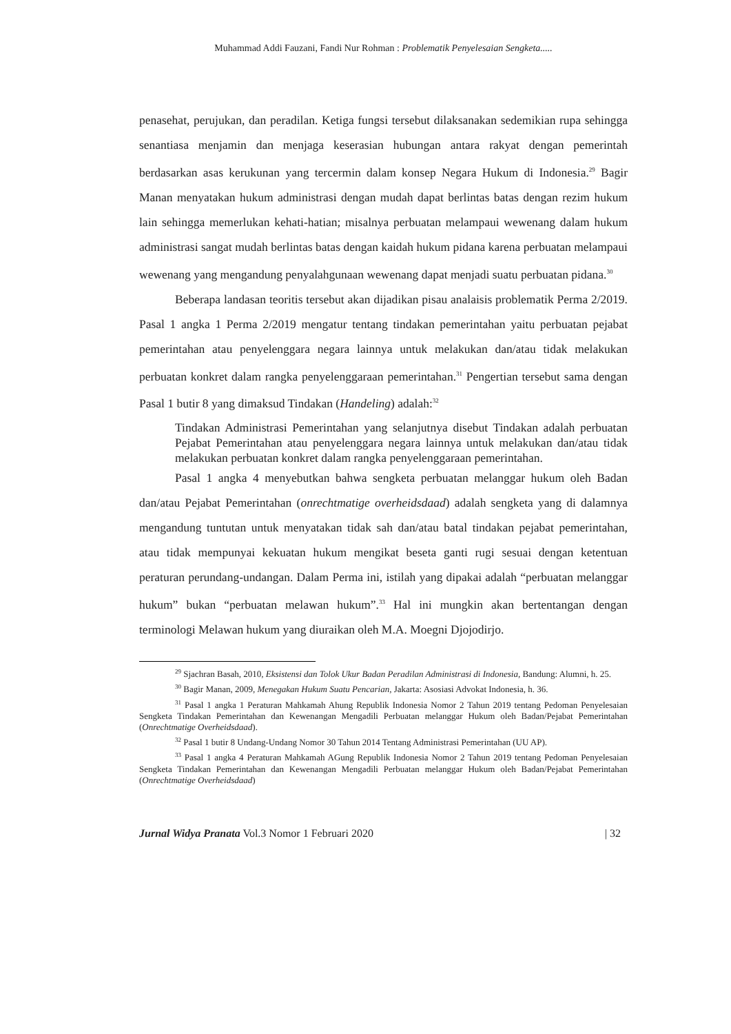Muhammad Addi Fauzani, Fandi Nur Rohman : Problematik Penyelesaian Sengketa.....
penasehat, perujukan, dan peradilan. Ketiga fungsi tersebut dilaksanakan sedemikian rupa sehingga senantiasa menjamin dan menjaga keserasian hubungan antara rakyat dengan pemerintah berdasarkan asas kerukunan yang tercermin dalam konsep Negara Hukum di Indonesia.<sup>29</sup> Bagir Manan menyatakan hukum administrasi dengan mudah dapat berlintas batas dengan rezim hukum lain sehingga memerlukan kehati-hatian; misalnya perbuatan melampaui wewenang dalam hukum administrasi sangat mudah berlintas batas dengan kaidah hukum pidana karena perbuatan melampaui wewenang yang mengandung penyalahgunaan wewenang dapat menjadi suatu perbuatan pidana.<sup>30</sup>
Beberapa landasan teoritis tersebut akan dijadikan pisau analaisis problematik Perma 2/2019. Pasal 1 angka 1 Perma 2/2019 mengatur tentang tindakan pemerintahan yaitu perbuatan pejabat pemerintahan atau penyelenggara negara lainnya untuk melakukan dan/atau tidak melakukan perbuatan konkret dalam rangka penyelenggaraan pemerintahan.<sup>31</sup> Pengertian tersebut sama dengan Pasal 1 butir 8 yang dimaksud Tindakan (Handeling) adalah:<sup>32</sup>
Tindakan Administrasi Pemerintahan yang selanjutnya disebut Tindakan adalah perbuatan Pejabat Pemerintahan atau penyelenggara negara lainnya untuk melakukan dan/atau tidak melakukan perbuatan konkret dalam rangka penyelenggaraan pemerintahan.
Pasal 1 angka 4 menyebutkan bahwa sengketa perbuatan melanggar hukum oleh Badan dan/atau Pejabat Pemerintahan (onrechtmatige overheidsdaad) adalah sengketa yang di dalamnya mengandung tuntutan untuk menyatakan tidak sah dan/atau batal tindakan pejabat pemerintahan, atau tidak mempunyai kekuatan hukum mengikat beseta ganti rugi sesuai dengan ketentuan peraturan perundang-undangan. Dalam Perma ini, istilah yang dipakai adalah “perbuatan melanggar hukum” bukan “perbuatan melawan hukum”.<sup>33</sup> Hal ini mungkin akan bertentangan dengan terminologi Melawan hukum yang diuraikan oleh M.A. Moegni Djojodirjo.
<sup>29</sup> Sjachran Basah, 2010, Eksistensi dan Tolok Ukur Badan Peradilan Administrasi di Indonesia, Bandung: Alumni, h. 25.
<sup>30</sup> Bagir Manan, 2009, Menegakan Hukum Suatu Pencarian, Jakarta: Asosiasi Advokat Indonesia, h. 36.
<sup>31</sup> Pasal 1 angka 1 Peraturan Mahkamah Ahung Republik Indonesia Nomor 2 Tahun 2019 tentang Pedoman Penyelesaian Sengketa Tindakan Pemerintahan dan Kewenangan Mengadili Perbuatan melanggar Hukum oleh Badan/Pejabat Pemerintahan (Onrechtmatige Overheidsdaad).
<sup>32</sup> Pasal 1 butir 8 Undang-Undang Nomor 30 Tahun 2014 Tentang Administrasi Pemerintahan (UU AP).
<sup>33</sup> Pasal 1 angka 4 Peraturan Mahkamah AGung Republik Indonesia Nomor 2 Tahun 2019 tentang Pedoman Penyelesaian Sengketa Tindakan Pemerintahan dan Kewenangan Mengadili Perbuatan melanggar Hukum oleh Badan/Pejabat Pemerintahan (Onrechtmatige Overheidsdaad)
Jurnal Widya Pranata Vol.3 Nomor 1 Februari 2020 | 32